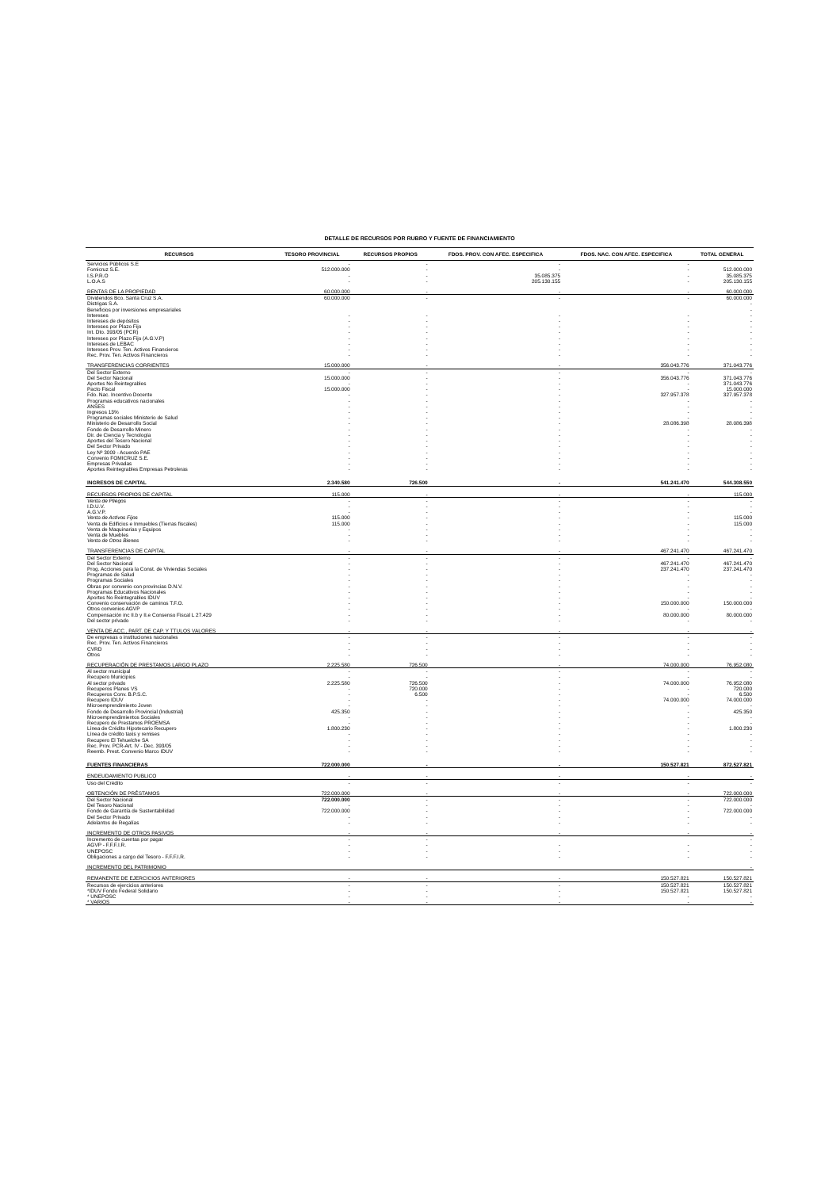DETALLE DE RECURSOS POR RUBRO Y FUENTE DE FINANCIAMIENTO
| RECURSOS | TESORO PROVINCIAL | RECURSOS PROPIOS | FDOS. PROV. CON AFEC. ESPECIFICA | FDOS. NAC. CON AFEC. ESPECIFICA | TOTAL GENERAL |
| --- | --- | --- | --- | --- | --- |
| Servicios Públicos S.E | - | - | - | - | |
| Fomicruz S.E. | 512.000.000 | - | - | - | 512.000.000 |
| I.S.P.R.O | - | - | 35.085.375 | - | 35.085.375 |
| L.O.A.S | - | - | 205.130.155 | - | 205.130.155 |
| RENTAS DE LA PROPIEDAD | 60.000.000 | - | - | - | 60.000.000 |
| Dividendos Bco. Santa Cruz S.A. | 60.000.000 | - | - | - | 60.000.000 |
| Distrigas S.A. | | | | | - |
| Beneficios por inversiones empresariales | | | | | - |
| Intereses | - | - | - | - | - |
| Intereses de depósitos | - | - | - | - | - |
| Intereses por Plazo Fijo | - | - | - | - | - |
| Int. Dto. 393/05 (PCR) | - | - | - | - | - |
| Intereses por Plazo Fijo (A.G.V.P) | - | - | - | - | - |
| Intereses de LEBAC | - | - | - | - | - |
| Intereses Prov. Ten. Activos Financieros | - | - | - | - | - |
| Rec. Prov. Ten. Activos Financieros | - | - | - | - | - |
| TRANSFERENCIAS CORRIENTES | 15.000.000 | - | - | 356.043.776 | 371.043.776 |
| Del Sector Externo | - | - | - | - | - |
| Del Sector Nacional | 15.000.000 | - | - | 356.043.776 | 371.043.776 |
| Aportes No Reintegrables | - | - | - | - | 371.043.776 |
| Pacto Fiscal | 15.000.000 | - | - | - | 15.000.000 |
| Fdo. Nac. Incentivo Docente | - | - | - | 327.957.378 | 327.957.378 |
| Programas educativos nacionales | - | - | - | - | - |
| ANSES | - | - | - | - | - |
| Ingresos 13% | - | - | - | - | - |
| Programas sociales Ministerio de Salud | - | - | - | - | - |
| Ministerio de Desarrollo Social | - | - | - | 28.086.398 | 28.086.398 |
| Fondo de Desarrollo Minero | - | - | - | - | - |
| Dir. de Ciencia y Tecnología | - | - | - | - | - |
| Aportes del Tesoro Nacional | - | - | - | - | - |
| Del Sector Privado | - | - | - | - | - |
| Ley Nº 3009 - Acuerdo PAE | - | - | - | - | - |
| Convenio FOMICRUZ S.E. | - | - | - | - | - |
| Empresas Privadas | - | - | - | - | - |
| Aportes Reintegrables Empresas Petroleras | - | - | - | - | - |
| INGRESOS DE CAPITAL | 2.340.580 | 726.500 | - | 541.241.470 | 544.308.550 |
| RECURSOS PROPIOS DE CAPITAL | 115.000 | - | - | - | 115.000 |
| Venta de Pliegos | - | - | - | - | - |
| I.D.U.V. | - | - | - | - | - |
| A.G.V.P. | - | - | - | - | - |
| Venta de Activos Fijos | 115.000 | - | - | - | 115.000 |
| Venta de Edificios e Inmuebles (Tierras fiscales) | 115.000 | - | - | - | 115.000 |
| Venta de Maquinarias y Equipos | - | - | - | - | - |
| Venta de Muebles | - | - | - | - | - |
| Venta de Otros Bienes | - | - | - | - | - |
| TRANSFERENCIAS DE CAPITAL | - | - | - | 467.241.470 | 467.241.470 |
| Del Sector Externo | - | - | - | - | - |
| Del Sector Nacional | - | - | - | 467.241.470 | 467.241.470 |
| Prog. Acciones para la Const. de Viviendas Sociales | - | - | - | 237.241.470 | 237.241.470 |
| Programas de Salud | - | - | - | - | - |
| Programas Sociales | - | - | - | - | - |
| Obras por convenio con provincias D.N.V. | - | - | - | - | - |
| Programas Educativos Nacionales | - | - | - | - | - |
| Aportes No Reintegrables IDUV | - | - | - | - | - |
| Convenio conservación de caminos T.F.O. | - | - | - | 150.000.000 | 150.000.000 |
| Otros convenios AGVP | - | - | - | - | - |
| Compensación inc II.b y II.e Consenso Fiscal L 27.429 | - | - | - | 80.000.000 | 80.000.000 |
| Del sector privado | - | - | - | - | - |
| VENTA DE ACC., PART. DE CAP. Y TTULOS VALORES | - | - | - | - | - |
| De empresas o instituciones nacionales | - | - | - | - | - |
| Rec. Prov. Ten. Activos Financieros | - | - | - | - | - |
| CVRD | - | - | - | - | - |
| Otros | - | - | - | - | - |
| RECUPERACIÓN DE PRESTAMOS LARGO PLAZO | 2.225.580 | 726.500 | - | 74.000.000 | 76.952.080 |
| Al sector municipal | - | - | - | - | - |
| Recupero Municipios | - | - | - | - | - |
| Al sector privado | 2.225.580 | 726.500 | - | 74.000.000 | 76.952.080 |
| Recuperos Planes VS | - | 720.000 | - | - | 720.000 |
| Recuperos Conv. B.P.S.C. | - | 6.500 | - | - | 6.500 |
| Recupero IDUV | - | - | - | 74.000.000 | 74.000.000 |
| Microemprendimiento Joven | - | - | - | - | - |
| Fondo de Desarrollo Provincial (Industrial) | 425.350 | - | - | - | 425.350 |
| Microemprendimientos Sociales | - | - | - | - | - |
| Recupero de Prestamos PROEMSA | - | - | - | - | - |
| Línea de Crédito Hipotecario Recupero | 1.800.230 | - | - | - | 1.800.230 |
| Línea de crédito taxis y remises | - | - | - | - | - |
| Recupero El Tehuelche SA | - | - | - | - | - |
| Rec. Prov. PCR-Art. IV - Dec. 393/05 | - | - | - | - | - |
| Reemb. Prest. Convenio Marco IDUV | - | - | - | - | - |
| FUENTES FINANCIERAS | 722.000.000 | - | - | 150.527.821 | 872.527.821 |
| ENDEUDAMIENTO PUBLICO | - | - | - | - | - |
| Uso del Crédito | - | - | - | - | - |
| OBTENCIÓN DE PRÉSTAMOS | 722.000.000 | - | - | - | 722.000.000 |
| Del Sector Nacional | 722.000.000 | - | - | - | 722.000.000 |
| Del Tesoro Nacional | - | - | - | - | - |
| Fondo de Garantía de Sustentabilidad | 722.000.000 | - | - | - | 722.000.000 |
| Del Sector Privado | - | - | - | - | - |
| Adelantos de Regalías | - | - | - | - | - |
| INCREMENTO DE OTROS PASIVOS | - | - | - | - | - |
| Incremento de cuentas por pagar | - | - | | | - |
| AGVP - F.F.F.I.R. | - | - | - | - | - |
| UNEPOSC | - | - | - | - | - |
| Obligaciones a cargo del Tesoro - F.F.F.I.R. | - | - | - | - | - |
| INCREMENTO DEL PATRIMONIO | | | | | - |
| REMANENTE DE EJERCICIOS ANTERIORES | - | - | - | 150.527.821 | 150.527.821 |
| Recursos de ejercicios anteriores | - | - | - | 150.527.821 | 150.527.821 |
| *IDUV Fondo Federal Solidario | - | - | - | 150.527.821 | 150.527.821 |
| * UNEPOSC | - | - | - | - | - |
| * VARIOS | - | - | - | - | - |